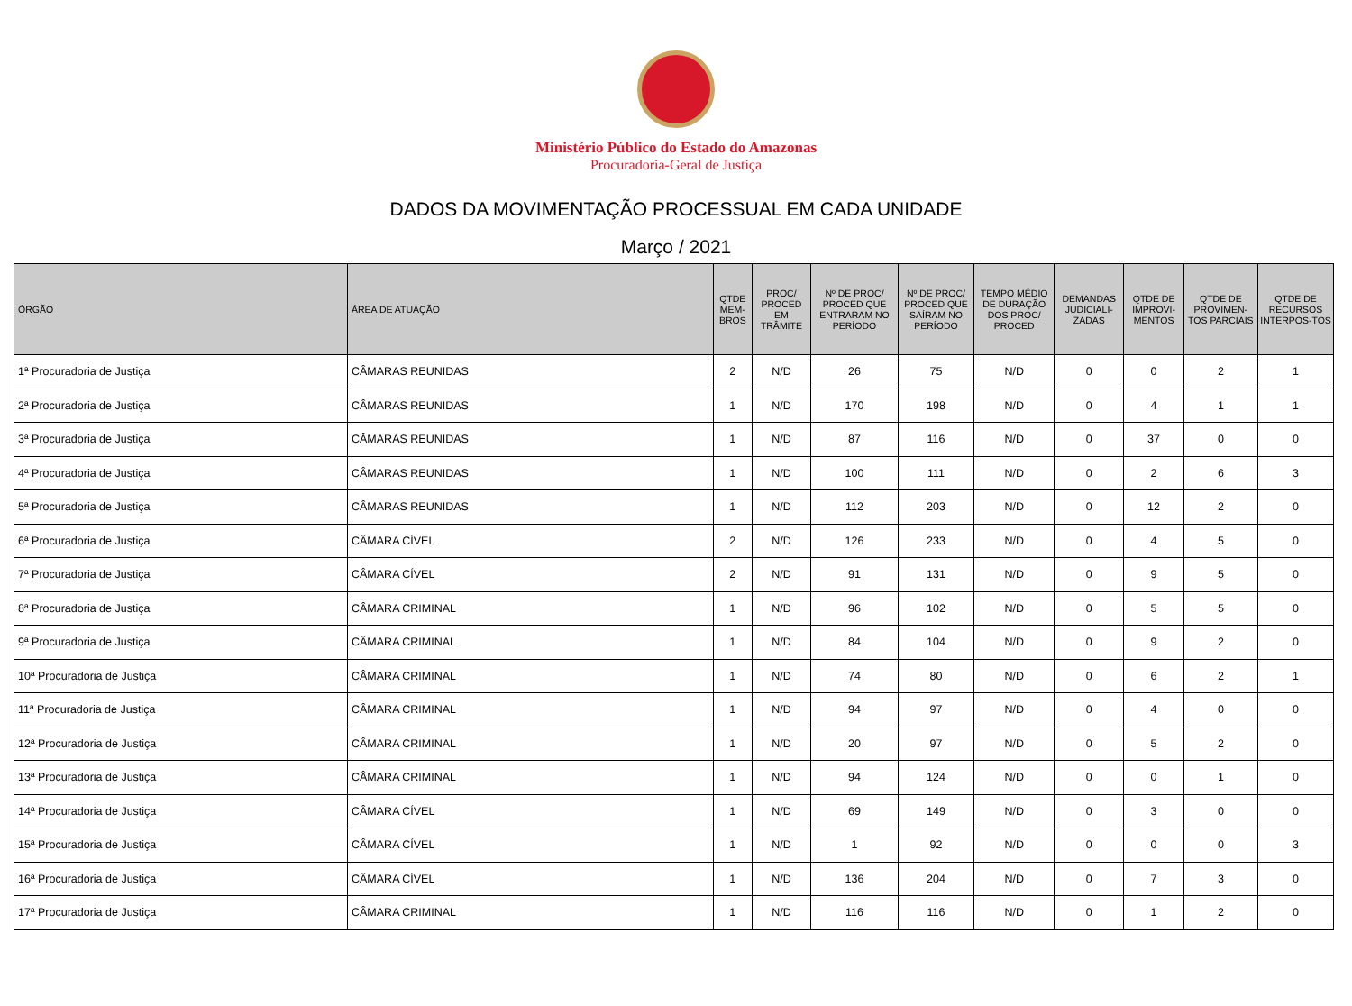Ministério Público do Estado do Amazonas
Procuradoria-Geral de Justiça
DADOS DA MOVIMENTAÇÃO PROCESSUAL EM CADA UNIDADE
Março / 2021
| ÓRGÃO | ÁREA DE ATUAÇÃO | QTDE MEM-BROS | PROC/ PROCED EM TRÂMITE | Nº DE PROC/ PROCED QUE ENTRARAM NO PERÍODO | Nº DE PROC/ PROCED QUE SAÍRAM NO PERÍODO | TEMPO MÉDIO DE DURAÇÃO DOS PROC/ PROCED | DEMANDAS JUDICIALI-ZADAS | QTDE DE IMPROVI-MENTOS | QTDE DE PROVIMEN-TOS PARCIAIS | QTDE DE RECURSOS INTERPOS-TOS |
| --- | --- | --- | --- | --- | --- | --- | --- | --- | --- | --- |
| 1ª Procuradoria de Justiça | CÂMARAS REUNIDAS | 2 | N/D | 26 | 75 | N/D | 0 | 0 | 2 | 1 |
| 2ª Procuradoria de Justiça | CÂMARAS REUNIDAS | 1 | N/D | 170 | 198 | N/D | 0 | 4 | 1 | 1 |
| 3ª Procuradoria de Justiça | CÂMARAS REUNIDAS | 1 | N/D | 87 | 116 | N/D | 0 | 37 | 0 | 0 |
| 4ª Procuradoria de Justiça | CÂMARAS REUNIDAS | 1 | N/D | 100 | 111 | N/D | 0 | 2 | 6 | 3 |
| 5ª Procuradoria de Justiça | CÂMARAS REUNIDAS | 1 | N/D | 112 | 203 | N/D | 0 | 12 | 2 | 0 |
| 6ª Procuradoria de Justiça | CÂMARA CÍVEL | 2 | N/D | 126 | 233 | N/D | 0 | 4 | 5 | 0 |
| 7ª Procuradoria de Justiça | CÂMARA CÍVEL | 2 | N/D | 91 | 131 | N/D | 0 | 9 | 5 | 0 |
| 8ª Procuradoria de Justiça | CÂMARA CRIMINAL | 1 | N/D | 96 | 102 | N/D | 0 | 5 | 5 | 0 |
| 9ª Procuradoria de Justiça | CÂMARA CRIMINAL | 1 | N/D | 84 | 104 | N/D | 0 | 9 | 2 | 0 |
| 10ª Procuradoria de Justiça | CÂMARA CRIMINAL | 1 | N/D | 74 | 80 | N/D | 0 | 6 | 2 | 1 |
| 11ª Procuradoria de Justiça | CÂMARA CRIMINAL | 1 | N/D | 94 | 97 | N/D | 0 | 4 | 0 | 0 |
| 12ª Procuradoria de Justiça | CÂMARA CRIMINAL | 1 | N/D | 20 | 97 | N/D | 0 | 5 | 2 | 0 |
| 13ª Procuradoria de Justiça | CÂMARA CRIMINAL | 1 | N/D | 94 | 124 | N/D | 0 | 0 | 1 | 0 |
| 14ª Procuradoria de Justiça | CÂMARA CÍVEL | 1 | N/D | 69 | 149 | N/D | 0 | 3 | 0 | 0 |
| 15ª Procuradoria de Justiça | CÂMARA CÍVEL | 1 | N/D | 1 | 92 | N/D | 0 | 0 | 0 | 3 |
| 16ª Procuradoria de Justiça | CÂMARA CÍVEL | 1 | N/D | 136 | 204 | N/D | 0 | 7 | 3 | 0 |
| 17ª Procuradoria de Justiça | CÂMARA CRIMINAL | 1 | N/D | 116 | 116 | N/D | 0 | 1 | 2 | 0 |